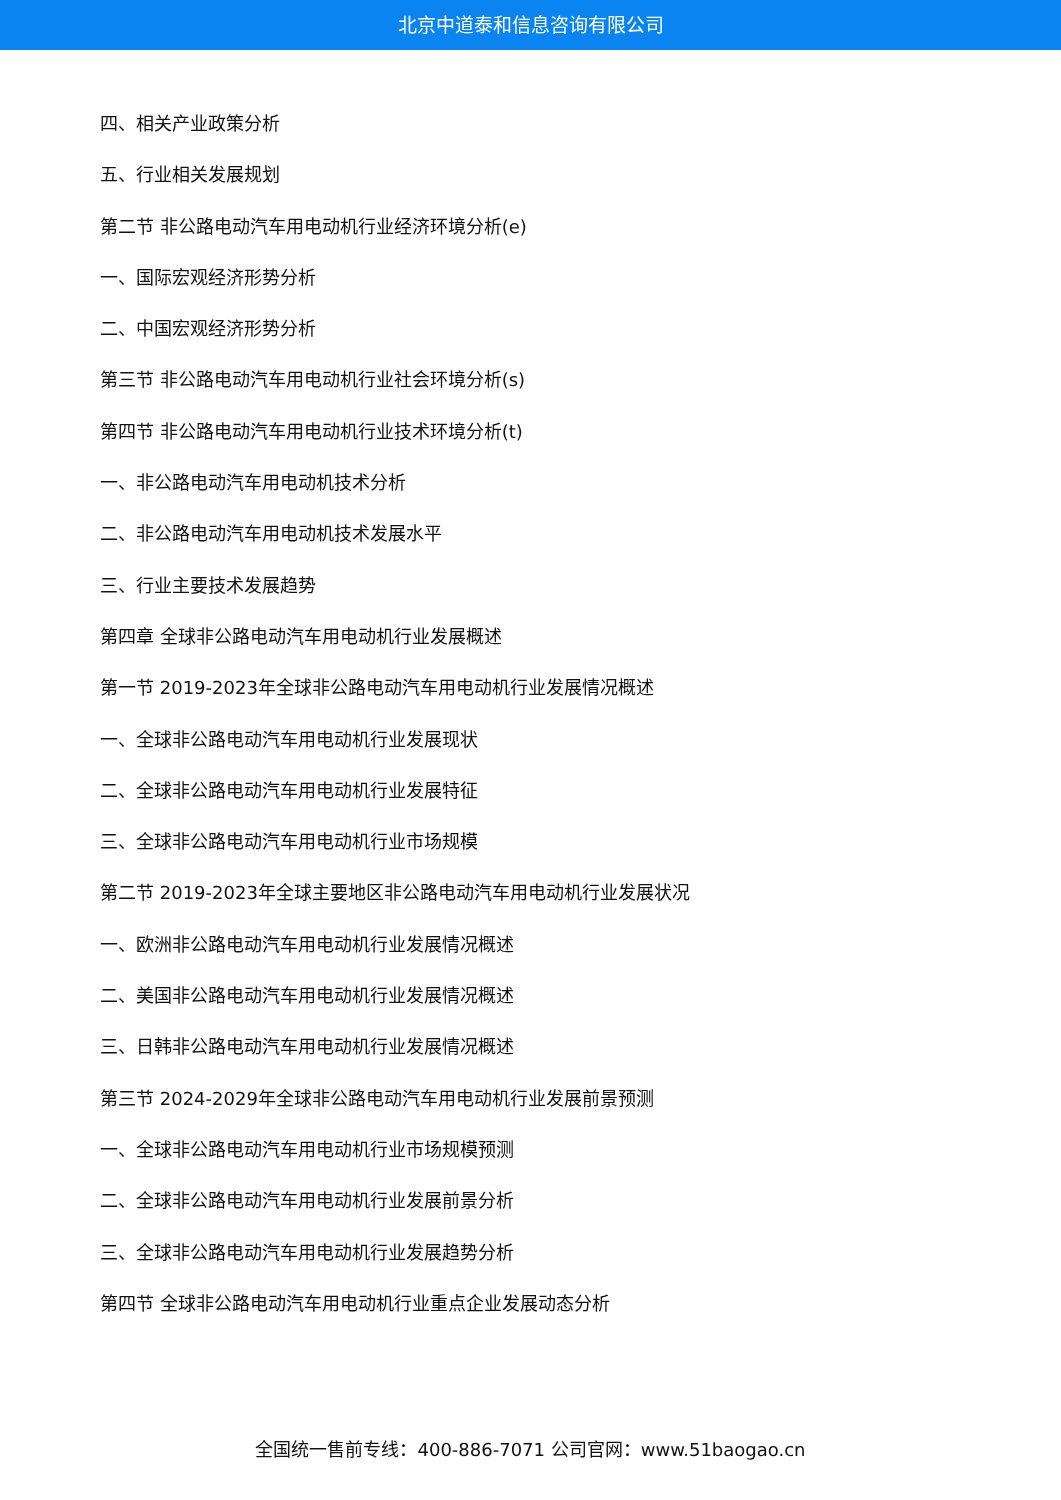北京中道泰和信息咨询有限公司
四、相关产业政策分析
五、行业相关发展规划
第二节 非公路电动汽车用电动机行业经济环境分析(e)
一、国际宏观经济形势分析
二、中国宏观经济形势分析
第三节 非公路电动汽车用电动机行业社会环境分析(s)
第四节 非公路电动汽车用电动机行业技术环境分析(t)
一、非公路电动汽车用电动机技术分析
二、非公路电动汽车用电动机技术发展水平
三、行业主要技术发展趋势
第四章 全球非公路电动汽车用电动机行业发展概述
第一节 2019-2023年全球非公路电动汽车用电动机行业发展情况概述
一、全球非公路电动汽车用电动机行业发展现状
二、全球非公路电动汽车用电动机行业发展特征
三、全球非公路电动汽车用电动机行业市场规模
第二节 2019-2023年全球主要地区非公路电动汽车用电动机行业发展状况
一、欧洲非公路电动汽车用电动机行业发展情况概述
二、美国非公路电动汽车用电动机行业发展情况概述
三、日韩非公路电动汽车用电动机行业发展情况概述
第三节 2024-2029年全球非公路电动汽车用电动机行业发展前景预测
一、全球非公路电动汽车用电动机行业市场规模预测
二、全球非公路电动汽车用电动机行业发展前景分析
三、全球非公路电动汽车用电动机行业发展趋势分析
第四节 全球非公路电动汽车用电动机行业重点企业发展动态分析
全国统一售前专线：400-886-7071 公司官网：www.51baogao.cn